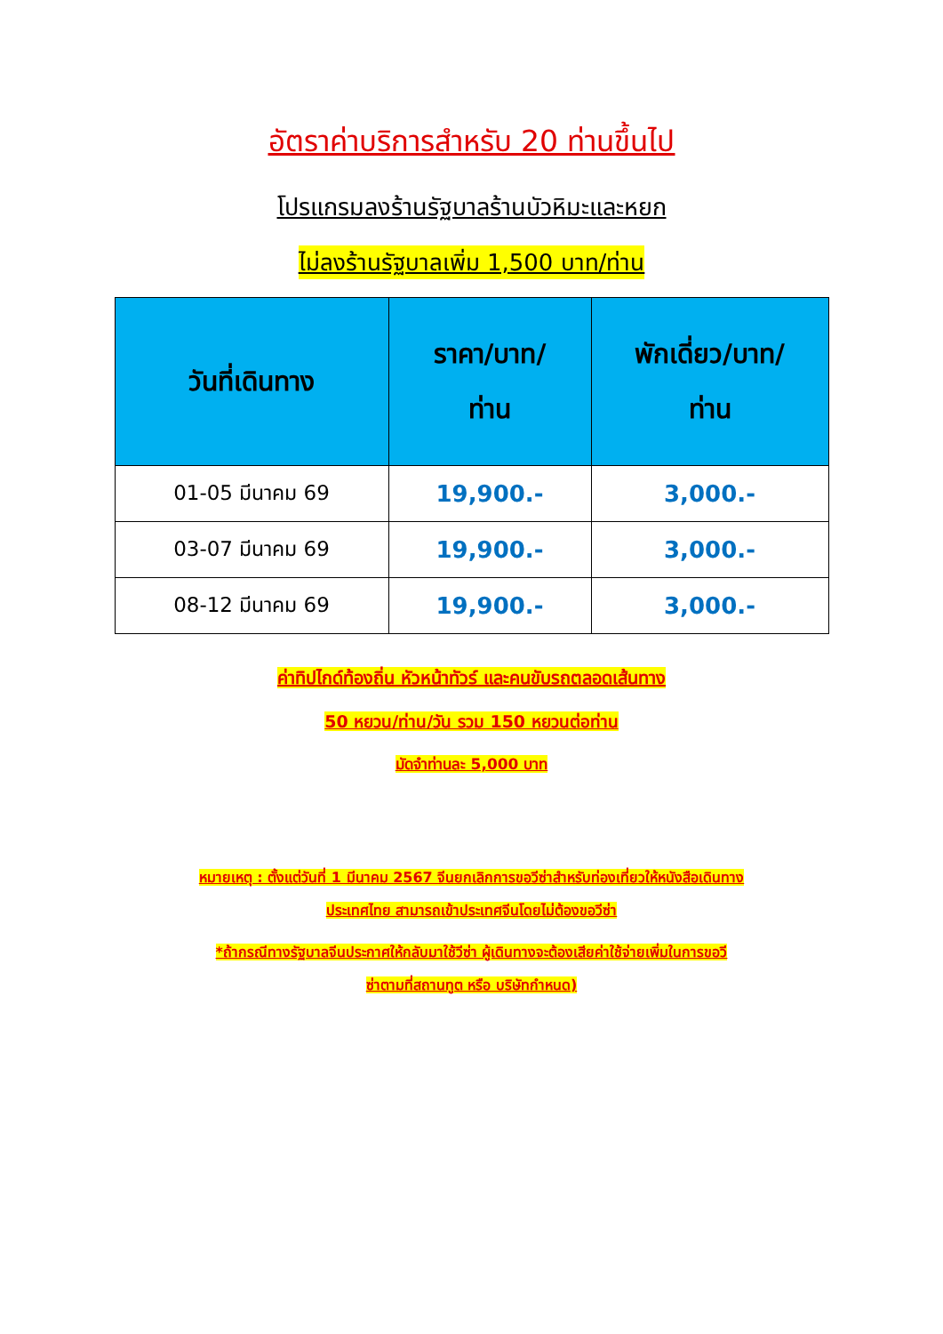อัตราค่าบริการสำหรับ 20 ท่านขึ้นไป
โปรแกรมลงร้านรัฐบาลร้านบัวหิมะและหยก
ไม่ลงร้านรัฐบาลเพิ่ม 1,500 บาท/ท่าน
| วันที่เดินทาง | ราคา/บาท/ ท่าน | พักเดี่ยว/บาท/ ท่าน |
| --- | --- | --- |
| 01-05 มีนาคม 69 | 19,900.- | 3,000.- |
| 03-07 มีนาคม 69 | 19,900.- | 3,000.- |
| 08-12 มีนาคม 69 | 19,900.- | 3,000.- |
ค่าทิปไกด์ท้องถิ่น หัวหน้าทัวร์ และคนขับรถตลอดเส้นทาง
50 หยวน/ท่าน/วัน รวม 150 หยวนต่อท่าน
มัดจำท่านละ 5,000 บาท
หมายเหตุ : ตั้งแต่วันที่ 1 มีนาคม 2567 จีนยกเลิกการขอวีซ่าสำหรับท่องเที่ยวให้หนังสือเดินทาง
ประเทศไทย สามารถเข้าประเทศจีนโดยไม่ต้องขอวีซ่า
*ถ้ากรณีทางรัฐบาลจีนประกาศให้กลับมาใช้วีซ่า ผู้เดินทางจะต้องเสียค่าใช้จ่ายเพิ่มในการขอวี
ซ่าตามที่สถานทูต หรือ บริษัทกำหนด)